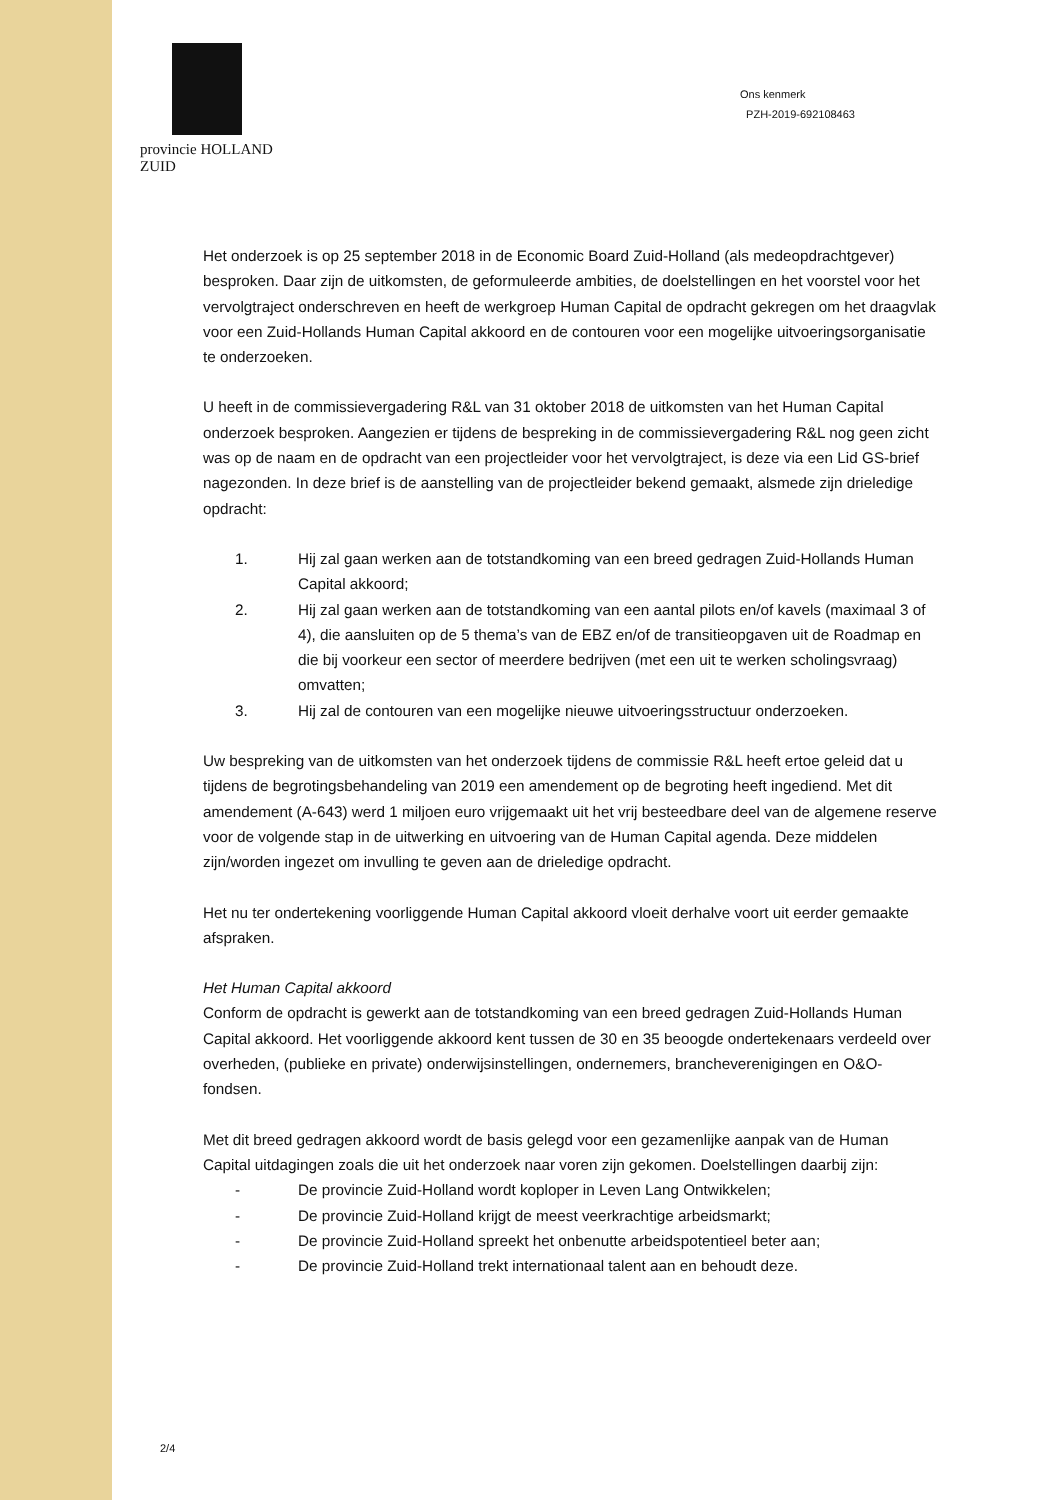provincie HOLLAND
ZUID
Ons kenmerk
PZH-2019-692108463
Het onderzoek is op 25 september 2018 in de Economic Board Zuid-Holland (als medeopdrachtgever) besproken. Daar zijn de uitkomsten, de geformuleerde ambities, de doelstellingen en het voorstel voor het vervolgtraject onderschreven en heeft de werkgroep Human Capital de opdracht gekregen om het draagvlak voor een Zuid-Hollands Human Capital akkoord en de contouren voor een mogelijke uitvoeringsorganisatie te onderzoeken.
U heeft in de commissievergadering R&L van 31 oktober 2018 de uitkomsten van het Human Capital onderzoek besproken. Aangezien er tijdens de bespreking in de commissievergadering R&L nog geen zicht was op de naam en de opdracht van een projectleider voor het vervolgtraject, is deze via een Lid GS-brief nagezonden. In deze brief is de aanstelling van de projectleider bekend gemaakt, alsmede zijn drieledige opdracht:
1. Hij zal gaan werken aan de totstandkoming van een breed gedragen Zuid-Hollands Human Capital akkoord;
2. Hij zal gaan werken aan de totstandkoming van een aantal pilots en/of kavels (maximaal 3 of 4), die aansluiten op de 5 thema’s van de EBZ en/of de transitieopgaven uit de Roadmap en die bij voorkeur een sector of meerdere bedrijven (met een uit te werken scholingsvraag) omvatten;
3. Hij zal de contouren van een mogelijke nieuwe uitvoeringsstructuur onderzoeken.
Uw bespreking van de uitkomsten van het onderzoek tijdens de commissie R&L heeft ertoe geleid dat u tijdens de begrotingsbehandeling van 2019 een amendement op de begroting heeft ingediend. Met dit amendement (A-643) werd 1 miljoen euro vrijgemaakt uit het vrij besteedbare deel van de algemene reserve voor de volgende stap in de uitwerking en uitvoering van de Human Capital agenda. Deze middelen zijn/worden ingezet om invulling te geven aan de drieledige opdracht.
Het nu ter ondertekening voorliggende Human Capital akkoord vloeit derhalve voort uit eerder gemaakte afspraken.
Het Human Capital akkoord
Conform de opdracht is gewerkt aan de totstandkoming van een breed gedragen Zuid-Hollands Human Capital akkoord. Het voorliggende akkoord kent tussen de 30 en 35 beoogde ondertekenaars verdeeld over overheden, (publieke en private) onderwijsinstellingen, ondernemers, brancheverenigingen en O&O-fondsen.
Met dit breed gedragen akkoord wordt de basis gelegd voor een gezamenlijke aanpak van de Human Capital uitdagingen zoals die uit het onderzoek naar voren zijn gekomen. Doelstellingen daarbij zijn:
- De provincie Zuid-Holland wordt koploper in Leven Lang Ontwikkelen;
- De provincie Zuid-Holland krijgt de meest veerkrachtige arbeidsmarkt;
- De provincie Zuid-Holland spreekt het onbenutte arbeidspotentieel beter aan;
- De provincie Zuid-Holland trekt internationaal talent aan en behoudt deze.
2/4